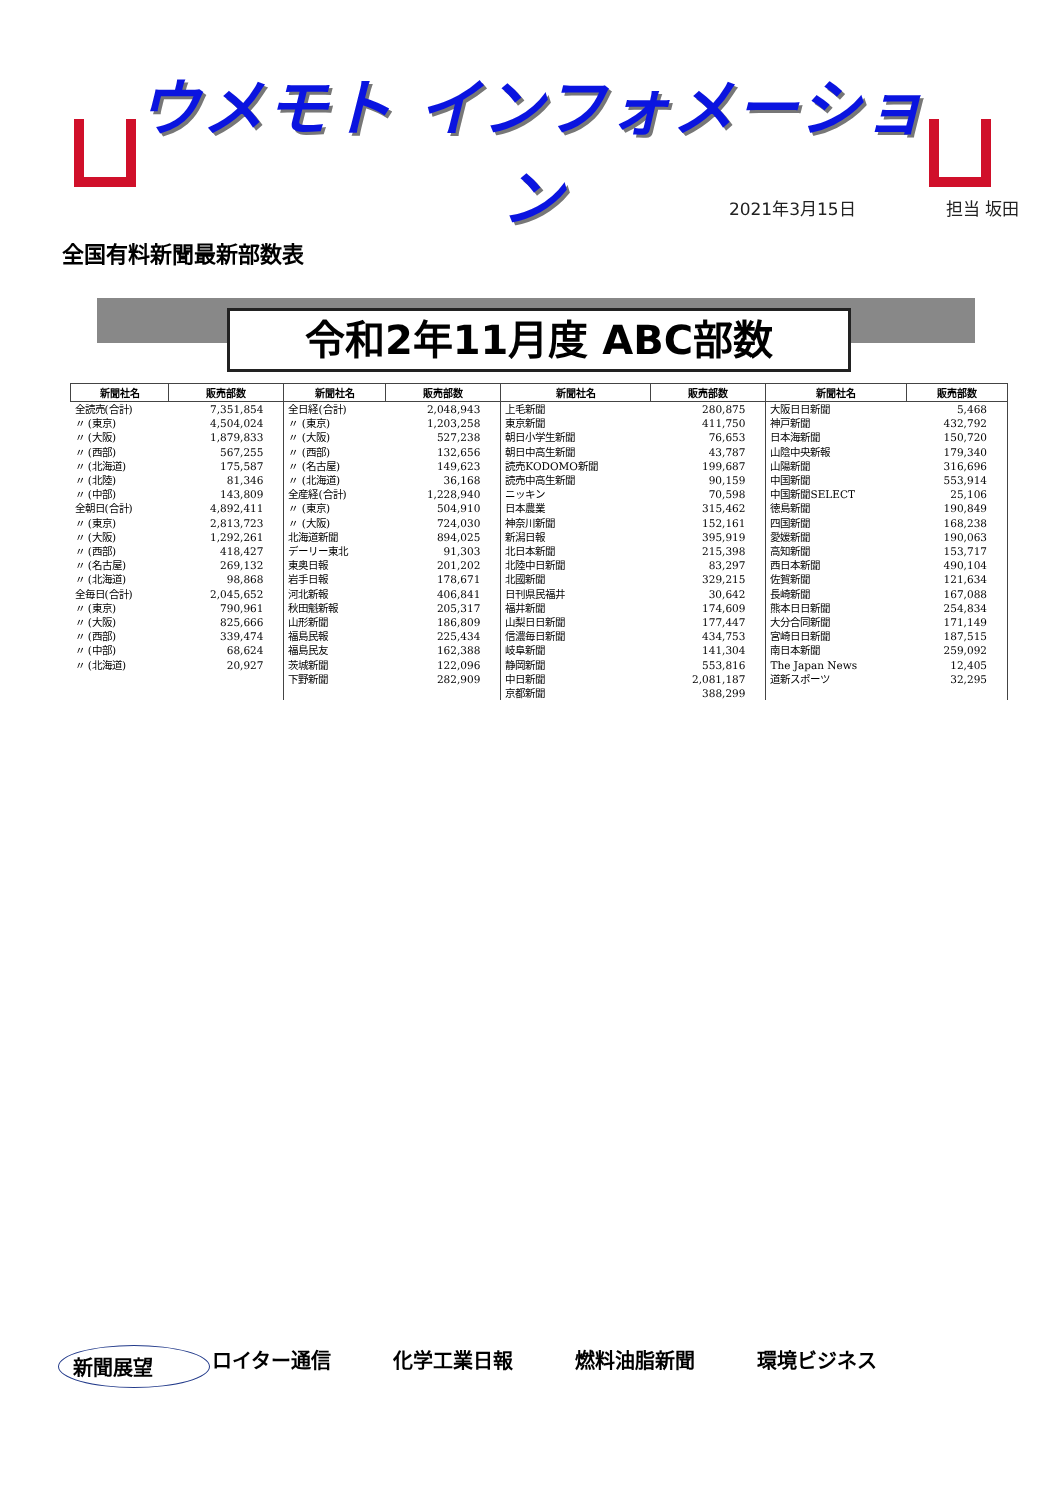ウメモト インフォメーション
2021年3月15日 担当 坂田
全国有料新聞最新部数表
令和2年11月度 ABC部数
| 新聞社名 | 販売部数 | 新聞社名 | 販売部数 | 新聞社名 | 販売部数 | 新聞社名 | 販売部数 |
| --- | --- | --- | --- | --- | --- | --- | --- |
| 全読売(合計) | 7,351,854 | 全日経(合計) | 2,048,943 | 上毛新聞 | 280,875 | 大阪日日新聞 | 5,468 |
| 〃 (東京) | 4,504,024 | 〃 (東京) | 1,203,258 | 東京新聞 | 411,750 | 神戸新聞 | 432,792 |
| 〃 (大阪) | 1,879,833 | 〃 (大阪) | 527,238 | 朝日小学生新聞 | 76,653 | 日本海新聞 | 150,720 |
| 〃 (西部) | 567,255 | 〃 (西部) | 132,656 | 朝日中高生新聞 | 43,787 | 山陰中央新報 | 179,340 |
| 〃 (北海道) | 175,587 | 〃 (名古屋) | 149,623 | 読売KODOMO新聞 | 199,687 | 山陽新聞 | 316,696 |
| 〃 (北陸) | 81,346 | 〃 (北海道) | 36,168 | 読売中高生新聞 | 90,159 | 中国新聞 | 553,914 |
| 〃 (中部) | 143,809 | 全産経(合計) | 1,228,940 | ニッキン | 70,598 | 中国新聞SELECT | 25,106 |
| 全朝日(合計) | 4,892,411 | 〃 (東京) | 504,910 | 日本農業 | 315,462 | 徳島新聞 | 190,849 |
| 〃 (東京) | 2,813,723 | 〃 (大阪) | 724,030 | 神奈川新聞 | 152,161 | 四国新聞 | 168,238 |
| 〃 (大阪) | 1,292,261 | 北海道新聞 | 894,025 | 新潟日報 | 395,919 | 愛媛新聞 | 190,063 |
| 〃 (西部) | 418,427 | デーリー東北 | 91,303 | 北日本新聞 | 215,398 | 高知新聞 | 153,717 |
| 〃 (名古屋) | 269,132 | 東奥日報 | 201,202 | 北陸中日新聞 | 83,297 | 西日本新聞 | 490,104 |
| 〃 (北海道) | 98,868 | 岩手日報 | 178,671 | 北國新聞 | 329,215 | 佐賀新聞 | 121,634 |
| 全毎日(合計) | 2,045,652 | 河北新報 | 406,841 | 日刊県民福井 | 30,642 | 長崎新聞 | 167,088 |
| 〃 (東京) | 790,961 | 秋田魁新報 | 205,317 | 福井新聞 | 174,609 | 熊本日日新聞 | 254,834 |
| 〃 (大阪) | 825,666 | 山形新聞 | 186,809 | 山梨日日新聞 | 177,447 | 大分合同新聞 | 171,149 |
| 〃 (西部) | 339,474 | 福島民報 | 225,434 | 信濃毎日新聞 | 434,753 | 宮崎日日新聞 | 187,515 |
| 〃 (中部) | 68,624 | 福島民友 | 162,388 | 岐阜新聞 | 141,304 | 南日本新聞 | 259,092 |
| 〃 (北海道) | 20,927 | 茨城新聞 | 122,096 | 静岡新聞 | 553,816 | The Japan News | 12,405 |
| | | 下野新聞 | 282,909 | 中日新聞 | 2,081,187 | 道新スポーツ | 32,295 |
| | | | | 京都新聞 | 388,299 | | |
新聞展望 ロイター通信 化学工業日報 燃料油脂新聞 環境ビジネス